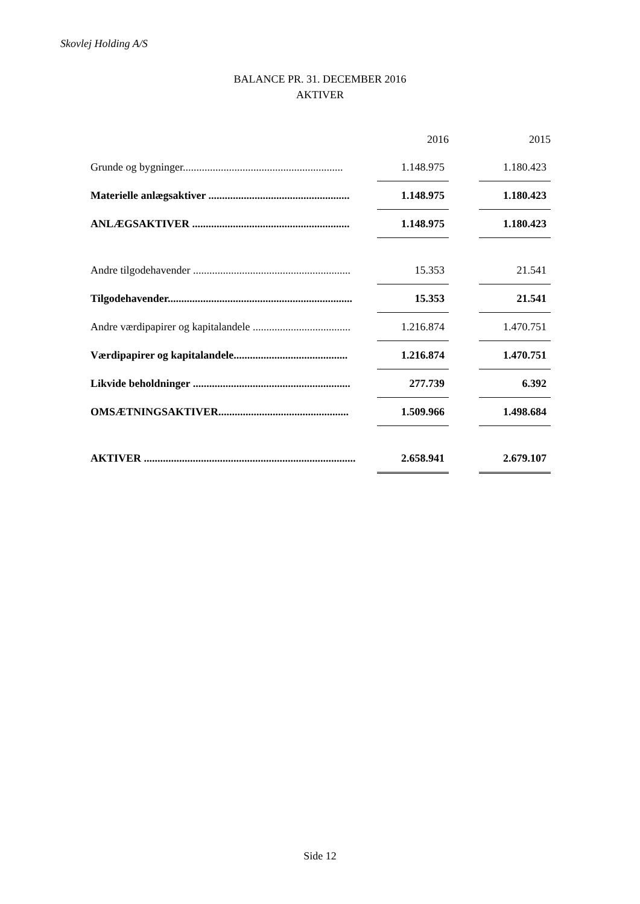Skovlej Holding A/S
BALANCE PR. 31. DECEMBER 2016
AKTIVER
| | 2016 | | 2015 |
| --- | --- | --- | --- |
| Grunde og bygninger........................................................... | 1.148.975 | | 1.180.423 |
| Materielle anlægsaktiver .................................................... | 1.148.975 | | 1.180.423 |
| ANLÆGSAKTIVER .......................................................... | 1.148.975 | | 1.180.423 |
| Andre tilgodehavender .......................................................... | 15.353 | | 21.541 |
| Tilgodehavender.................................................................... | 15.353 | | 21.541 |
| Andre værdipapirer og kapitalandele .................................... | 1.216.874 | | 1.470.751 |
| Værdipapirer og kapitalandele.......................................... | 1.216.874 | | 1.470.751 |
| Likvide beholdninger .......................................................... | 277.739 | | 6.392 |
| OMSÆTNINGSAKTIVER................................................ | 1.509.966 | | 1.498.684 |
| AKTIVER .............................................................................. | 2.658.941 | | 2.679.107 |
Side 12